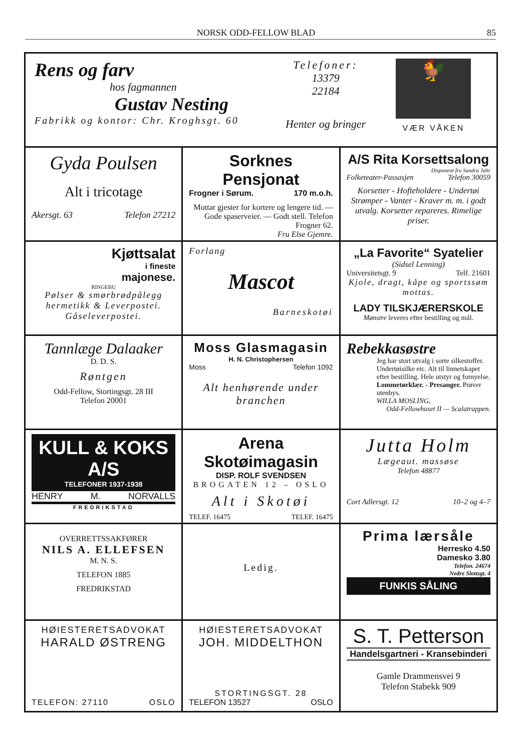NORSK ODD-FELLOW BLAD 85
Rens og farv
hos fagmannen
Gustav Nesting
Fabrikk og kontor: Chr. Kroghsgt. 60
Telefoner:
13379
22184
Henter og bringer
🐓
VÆR VÅKEN
Gyda Poulsen
Alt i tricotage
Akersgt. 63 Telefon 27212
Sorknes Pensjonat
Frogner i Sørum. 170 m.o.h.
Mottar gjester for kortere og lengere tid. — Gode spaserveier. — Godt stell. Telefon Frogner 62.
Fru Else Gjemre.
A/S Rita Korsettsalong
Disponent fru Sandra Jahr
Folketeater-Passasjen Telefon 30059
Korsetter - Hofteholdere - Undertøi Strømper - Vanter - Kraver m. m. i godt utvalg. Korsetter repareres. Rimelige priser.
Kjøttsalat
i fineste
majonese.
RINGEBU
Pølser & smørbrødpålegg hermetikk & Leverpostei. Gåseleverpostei.
Forlang
Mascot
Barneskotøi
„La Favorite“ Syatelier
(Sidsel Lenning)
Universitetsgt. 9 Telf. 21601
Kjole, dragt, kåpe og sportssøm mottas.
LADY TILSKJÆRERSKOLE
Mønstre leveres efter bestilling og mål.
Tannlæge Dalaaker
D. D. S.
Røntgen
Odd-Fellow, Stortingsgt. 28 III
Telefon 20001
Moss Glasmagasin
H. N. Christophersen
Moss Telefon 1092
Alt henhørende under branchen
Rebekkasøstre
Jeg har stort utvalg i sorte silkestoffer. Undertøisilke etc. Alt til linnetskapet efter bestilling. Hele utstyr og fornyelse. Lommetørklær. - Presanger. Prøver utenbys.
WILLA MOSLING,
Odd-Fellowhuset II — Scalatrappen.
KULL & KOKS A/S
TELEFONER 1937-1938
HENRY M. NORVALLS
FREDRIKSTAD
Arena Skotøimagasin
DISP. ROLF SVENDSEN
BROGATEN 12 – OSLO
Alt i Skotøi
TELEF. 16475 TELEF. 16475
Jutta Holm
Lægeaut. massøse
Telefon 48877
Cort Adlersgt. 12 10–2 og 4–7
OVERRETTSSAKFØRER
NILS A. ELLEFSEN
M. N. S.
TELEFON 1885
FREDRIKSTAD
Ledig.
Prima lærsåle
Herresko 4.50
Damesko 3.80
Telefon. 24674
Nedre Slottsgt. 4
FUNKIS SÅLING
HØIESTERETSADVOKAT
HARALD ØSTRENG
TELEFON: 27110 OSLO
HØIESTERETSADVOKAT
JOH. MIDDELTHON
STORTINGSGT. 28
TELEFON 13527 OSLO
S. T. Petterson
Handelsgartneri - Kransebinderi
Gamle Drammensvei 9
Telefon Stabekk 909